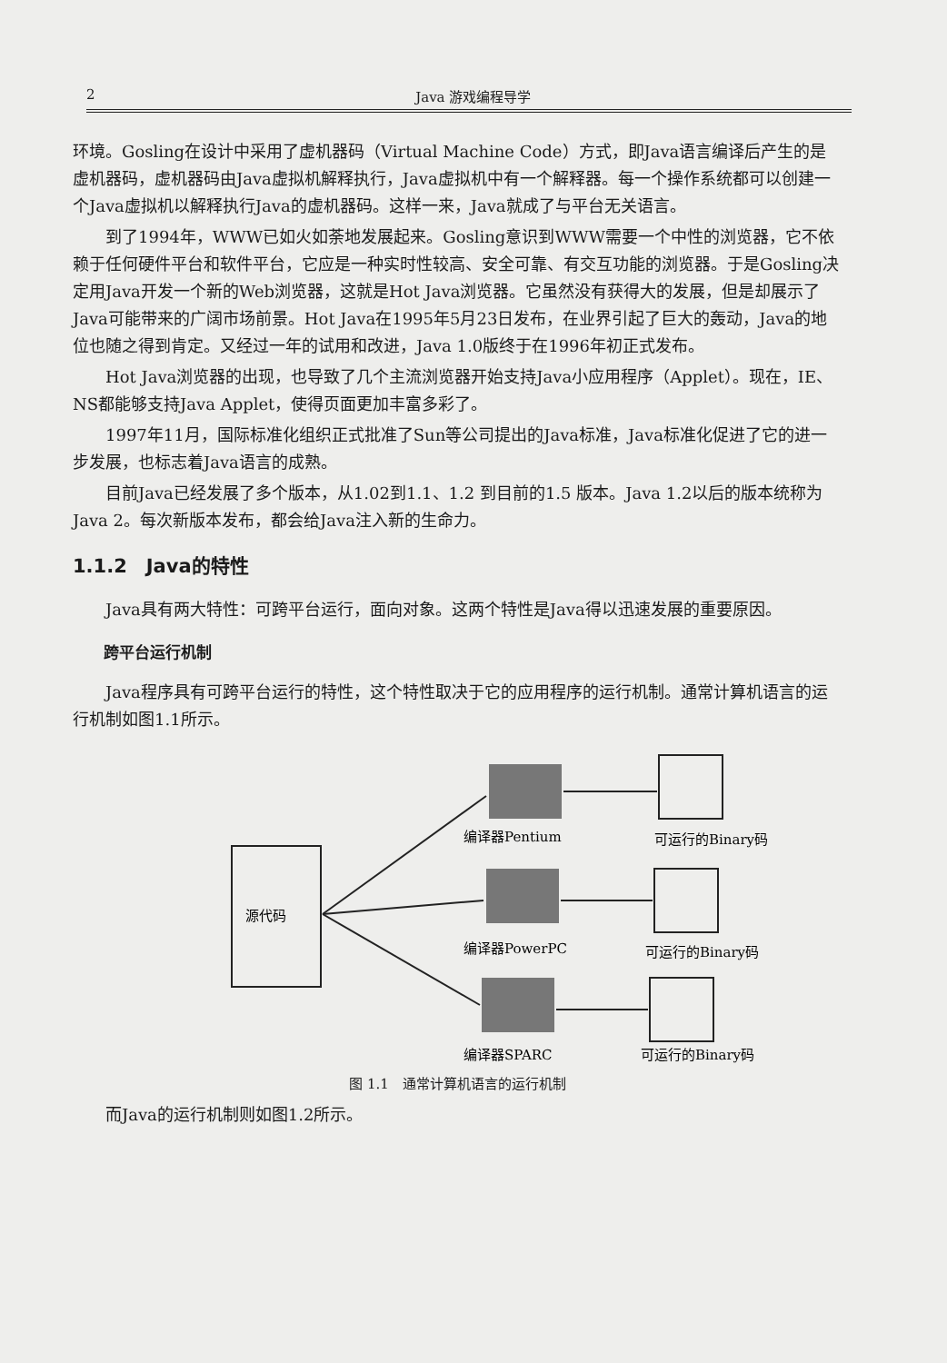2 Java 游戏编程导学
环境。Gosling在设计中采用了虚机器码（Virtual Machine Code）方式，即Java语言编译后产生的是虚机器码，虚机器码由Java虚拟机解释执行，Java虚拟机中有一个解释器。每一个操作系统都可以创建一个Java虚拟机以解释执行Java的虚机器码。这样一来，Java就成了与平台无关语言。
到了1994年，WWW已如火如荼地发展起来。Gosling意识到WWW需要一个中性的浏览器，它不依赖于任何硬件平台和软件平台，它应是一种实时性较高、安全可靠、有交互功能的浏览器。于是Gosling决定用Java开发一个新的Web浏览器，这就是Hot Java浏览器。它虽然没有获得大的发展，但是却展示了Java可能带来的广阔市场前景。Hot Java在1995年5月23日发布，在业界引起了巨大的轰动，Java的地位也随之得到肯定。又经过一年的试用和改进，Java 1.0版终于在1996年初正式发布。
Hot Java浏览器的出现，也导致了几个主流浏览器开始支持Java小应用程序（Applet）。现在，IE、NS都能够支持Java Applet，使得页面更加丰富多彩了。
1997年11月，国际标准化组织正式批准了Sun等公司提出的Java标准，Java标准化促进了它的进一步发展，也标志着Java语言的成熟。
目前Java已经发展了多个版本，从1.02到1.1、1.2 到目前的1.5 版本。Java 1.2以后的版本统称为Java 2。每次新版本发布，都会给Java注入新的生命力。
1.1.2　Java的特性
Java具有两大特性：可跨平台运行，面向对象。这两个特性是Java得以迅速发展的重要原因。
跨平台运行机制
Java程序具有可跨平台运行的特性，这个特性取决于它的应用程序的运行机制。通常计算机语言的运行机制如图1.1所示。
源代码
编译器Pentium
可运行的Binary码
编译器PowerPC
可运行的Binary码
编译器SPARC
可运行的Binary码
图 1.1　通常计算机语言的运行机制
而Java的运行机制则如图1.2所示。